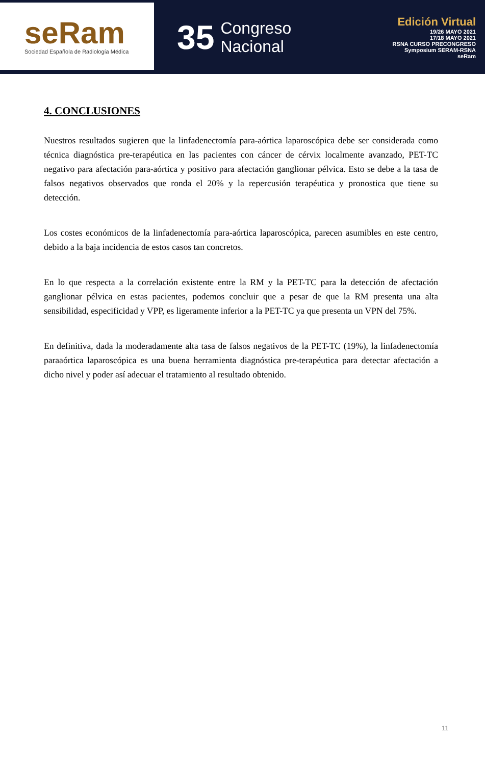seRam
Sociedad Española de Radiología Médica
35
Congreso
Nacional
Edición Virtual
19/26 MAYO 2021
17/18 MAYO 2021
RSNA CURSO PRECONGRESO
Symposium SERAM-RSNA
seRam
4. CONCLUSIONES
Nuestros resultados sugieren que la linfadenectomía para-aórtica laparoscópica debe ser considerada como técnica diagnóstica pre-terapéutica en las pacientes con cáncer de cérvix localmente avanzado, PET-TC negativo para afectación para-aórtica y positivo para afectación ganglionar pélvica. Esto se debe a la tasa de falsos negativos observados que ronda el 20% y la repercusión terapéutica y pronostica que tiene su detección.
Los costes económicos de la linfadenectomía para-aórtica laparoscópica, parecen asumibles en este centro, debido a la baja incidencia de estos casos tan concretos.
En lo que respecta a la correlación existente entre la RM y la PET-TC para la detección de afectación ganglionar pélvica en estas pacientes, podemos concluir que a pesar de que la RM presenta una alta sensibilidad, especificidad y VPP, es ligeramente inferior a la PET-TC ya que presenta un VPN del 75%.
En definitiva, dada la moderadamente alta tasa de falsos negativos de la PET-TC (19%), la linfadenectomía paraaórtica laparoscópica es una buena herramienta diagnóstica pre-terapéutica para detectar afectación a dicho nivel y poder así adecuar el tratamiento al resultado obtenido.
11